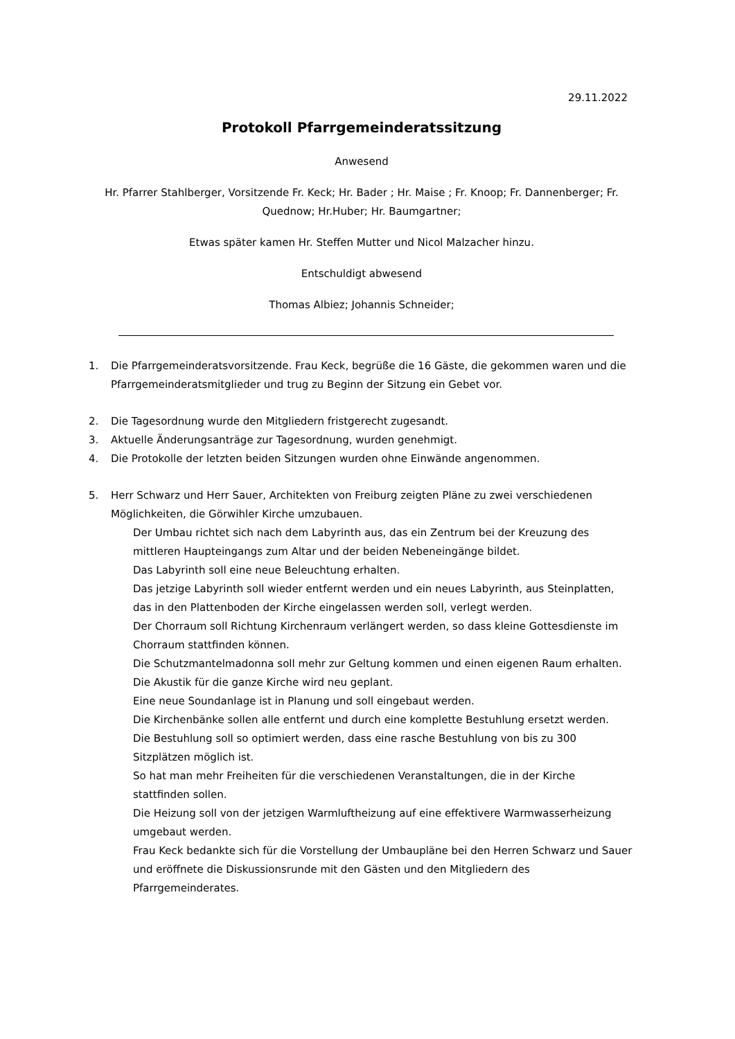29.11.2022
Protokoll Pfarrgemeinderatssitzung
Anwesend
Hr. Pfarrer Stahlberger, Vorsitzende Fr. Keck; Hr. Bader ; Hr. Maise ; Fr. Knoop; Fr. Dannenberger; Fr. Quednow; Hr.Huber; Hr. Baumgartner;
Etwas später kamen Hr. Steffen Mutter und Nicol Malzacher hinzu.
Entschuldigt abwesend
Thomas Albiez; Johannis Schneider;
1. Die Pfarrgemeinderatsvorsitzende. Frau Keck, begrüße die 16 Gäste, die gekommen waren und die Pfarrgemeinderatsmitglieder und trug zu Beginn der Sitzung ein Gebet vor.
2. Die Tagesordnung wurde den Mitgliedern fristgerecht zugesandt.
3. Aktuelle Änderungsanträge zur Tagesordnung, wurden genehmigt.
4. Die Protokolle der letzten beiden Sitzungen wurden ohne Einwände angenommen.
5. Herr Schwarz und Herr Sauer, Architekten von Freiburg zeigten Pläne zu zwei verschiedenen Möglichkeiten, die Görwihler Kirche umzubauen.
Der Umbau richtet sich nach dem Labyrinth aus, das ein Zentrum bei der Kreuzung des mittleren Haupteingangs zum Altar und der beiden Nebeneingänge bildet.
Das Labyrinth soll eine neue Beleuchtung erhalten.
Das jetzige Labyrinth soll wieder entfernt werden und ein neues Labyrinth, aus Steinplatten, das in den Plattenboden der Kirche eingelassen werden soll, verlegt werden.
Der Chorraum soll Richtung Kirchenraum verlängert werden, so dass kleine Gottesdienste im Chorraum stattfinden können.
Die Schutzmantelmadonna soll mehr zur Geltung kommen und einen eigenen Raum erhalten.
Die Akustik für die ganze Kirche wird neu geplant.
Eine neue Soundanlage ist in Planung und soll eingebaut werden.
Die Kirchenbänke sollen alle entfernt und durch eine komplette Bestuhlung ersetzt werden.
Die Bestuhlung soll so optimiert werden, dass eine rasche Bestuhlung von bis zu 300 Sitzplätzen möglich ist.
So hat man mehr Freiheiten für die verschiedenen Veranstaltungen, die in der Kirche stattfinden sollen.
Die Heizung soll von der jetzigen Warmluftheizung auf eine effektivere Warmwasserheizung umgebaut werden.
Frau Keck bedankte sich für die Vorstellung der Umbaupläne bei den Herren Schwarz und Sauer und eröffnete die Diskussionsrunde mit den Gästen und den Mitgliedern des Pfarrgemeinderates.